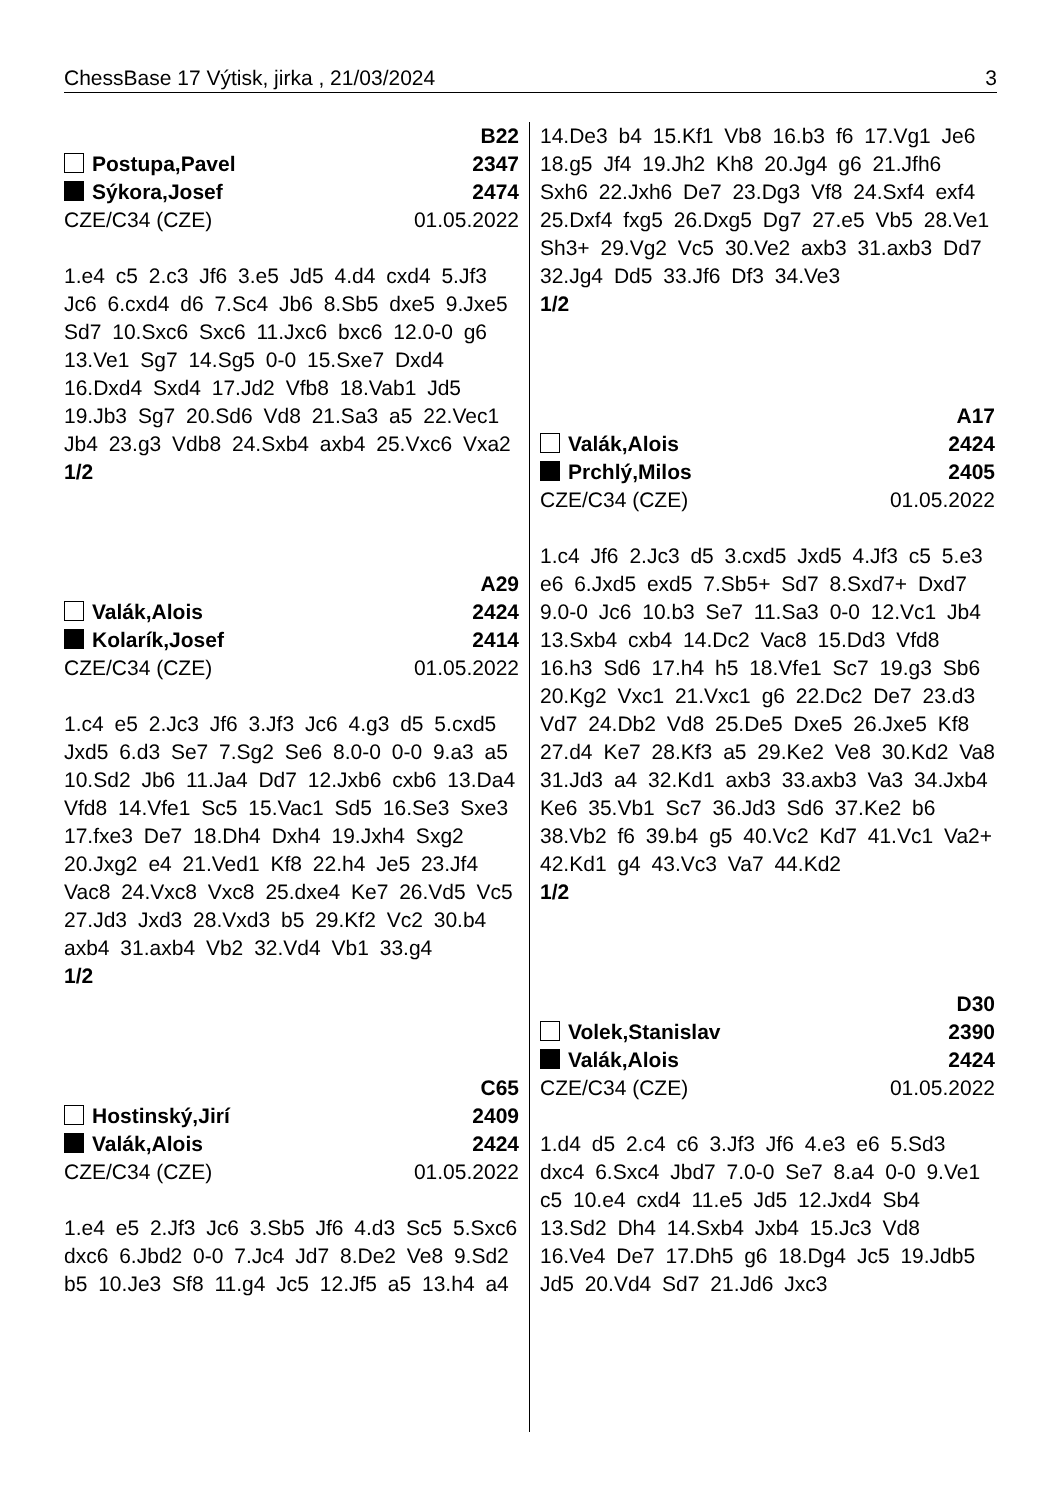ChessBase 17 Výtisk, jirka , 21/03/2024 3
B22
Postupa,Pavel 2347
Sýkora,Josef 2474
CZE/C34 (CZE) 01.05.2022
1.e4 c5 2.c3 Jf6 3.e5 Jd5 4.d4 cxd4 5.Jf3 Jc6 6.cxd4 d6 7.Sc4 Jb6 8.Sb5 dxe5 9.Jxe5 Sd7 10.Sxc6 Sxc6 11.Jxc6 bxc6 12.0-0 g6 13.Ve1 Sg7 14.Sg5 0-0 15.Sxe7 Dxd4 16.Dxd4 Sxd4 17.Jd2 Vfb8 18.Vab1 Jd5 19.Jb3 Sg7 20.Sd6 Vd8 21.Sa3 a5 22.Vec1 Jb4 23.g3 Vdb8 24.Sxb4 axb4 25.Vxc6 Vxa2
1/2
A29
Valák,Alois 2424
Kolarík,Josef 2414
CZE/C34 (CZE) 01.05.2022
1.c4 e5 2.Jc3 Jf6 3.Jf3 Jc6 4.g3 d5 5.cxd5 Jxd5 6.d3 Se7 7.Sg2 Se6 8.0-0 0-0 9.a3 a5 10.Sd2 Jb6 11.Ja4 Dd7 12.Jxb6 cxb6 13.Da4 Vfd8 14.Vfe1 Sc5 15.Vac1 Sd5 16.Se3 Sxe3 17.fxe3 De7 18.Dh4 Dxh4 19.Jxh4 Sxg2 20.Jxg2 e4 21.Ved1 Kf8 22.h4 Je5 23.Jf4 Vac8 24.Vxc8 Vxc8 25.dxe4 Ke7 26.Vd5 Vc5 27.Jd3 Jxd3 28.Vxd3 b5 29.Kf2 Vc2 30.b4 axb4 31.axb4 Vb2 32.Vd4 Vb1 33.g4
1/2
C65
Hostinský,Jirí 2409
Valák,Alois 2424
CZE/C34 (CZE) 01.05.2022
1.e4 e5 2.Jf3 Jc6 3.Sb5 Jf6 4.d3 Sc5 5.Sxc6 dxc6 6.Jbd2 0-0 7.Jc4 Jd7 8.De2 Ve8 9.Sd2 b5 10.Je3 Sf8 11.g4 Jc5 12.Jf5 a5 13.h4 a4
14.De3 b4 15.Kf1 Vb8 16.b3 f6 17.Vg1 Je6 18.g5 Jf4 19.Jh2 Kh8 20.Jg4 g6 21.Jfh6 Sxh6 22.Jxh6 De7 23.Dg3 Vf8 24.Sxf4 exf4 25.Dxf4 fxg5 26.Dxg5 Dg7 27.e5 Vb5 28.Ve1 Sh3+ 29.Vg2 Vc5 30.Ve2 axb3 31.axb3 Dd7 32.Jg4 Dd5 33.Jf6 Df3 34.Ve3
1/2
A17
Valák,Alois 2424
Prchlý,Milos 2405
CZE/C34 (CZE) 01.05.2022
1.c4 Jf6 2.Jc3 d5 3.cxd5 Jxd5 4.Jf3 c5 5.e3 e6 6.Jxd5 exd5 7.Sb5+ Sd7 8.Sxd7+ Dxd7 9.0-0 Jc6 10.b3 Se7 11.Sa3 0-0 12.Vc1 Jb4 13.Sxb4 cxb4 14.Dc2 Vac8 15.Dd3 Vfd8 16.h3 Sd6 17.h4 h5 18.Vfe1 Sc7 19.g3 Sb6 20.Kg2 Vxc1 21.Vxc1 g6 22.Dc2 De7 23.d3 Vd7 24.Db2 Vd8 25.De5 Dxe5 26.Jxe5 Kf8 27.d4 Ke7 28.Kf3 a5 29.Ke2 Ve8 30.Kd2 Va8 31.Jd3 a4 32.Kd1 axb3 33.axb3 Va3 34.Jxb4 Ke6 35.Vb1 Sc7 36.Jd3 Sd6 37.Ke2 b6 38.Vb2 f6 39.b4 g5 40.Vc2 Kd7 41.Vc1 Va2+ 42.Kd1 g4 43.Vc3 Va7 44.Kd2
1/2
D30
Volek,Stanislav 2390
Valák,Alois 2424
CZE/C34 (CZE) 01.05.2022
1.d4 d5 2.c4 c6 3.Jf3 Jf6 4.e3 e6 5.Sd3 dxc4 6.Sxc4 Jbd7 7.0-0 Se7 8.a4 0-0 9.Ve1 c5 10.e4 cxd4 11.e5 Jd5 12.Jxd4 Sb4 13.Sd2 Dh4 14.Sxb4 Jxb4 15.Jc3 Vd8 16.Ve4 De7 17.Dh5 g6 18.Dg4 Jc5 19.Jdb5 Jd5 20.Vd4 Sd7 21.Jd6 Jxc3